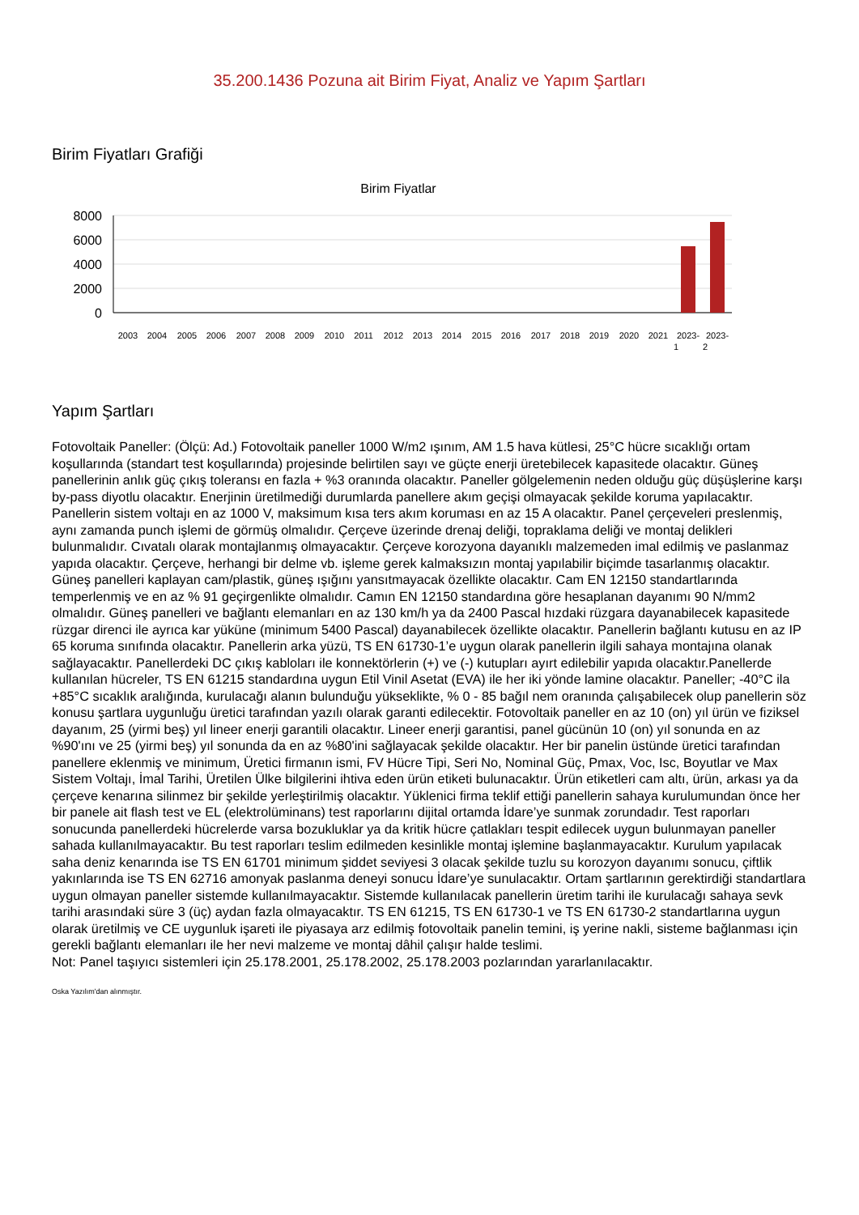35.200.1436 Pozuna ait Birim Fiyat, Analiz ve Yapım Şartları
Birim Fiyatları Grafiği
Birim Fiyatlar
8000
6000
4000
2000
0
2003
2004
2005
2006
2007
2008
2009
2010
2011
2012
2013
2014
2015
2016
2017
2018
2019
2020
2021
2023-
2023-
1
2
Yapım Şartları
Fotovoltaik Paneller: (Ölçü: Ad.) Fotovoltaik paneller 1000 W/m2 ışınım, AM 1.5 hava kütlesi, 25°C hücre sıcaklığı ortam koşullarında (standart test koşullarında) projesinde belirtilen sayı ve güçte enerji üretebilecek kapasitede olacaktır. Güneş panellerinin anlık güç çıkış toleransı en fazla + %3 oranında olacaktır. Paneller gölgelemenin neden olduğu güç düşüşlerine karşı by-pass diyotlu olacaktır. Enerjinin üretilmediği durumlarda panellere akım geçişi olmayacak şekilde koruma yapılacaktır. Panellerin sistem voltajı en az 1000 V, maksimum kısa ters akım koruması en az 15 A olacaktır. Panel çerçeveleri preslenmiş, aynı zamanda punch işlemi de görmüş olmalıdır. Çerçeve üzerinde drenaj deliği, topraklama deliği ve montaj delikleri bulunmalıdır. Cıvatalı olarak montajlanmış olmayacaktır. Çerçeve korozyona dayanıklı malzemeden imal edilmiş ve paslanmaz yapıda olacaktır. Çerçeve, herhangi bir delme vb. işleme gerek kalmaksızın montaj yapılabilir biçimde tasarlanmış olacaktır. Güneş panelleri kaplayan cam/plastik, güneş ışığını yansıtmayacak özellikte olacaktır. Cam EN 12150 standartlarında temperlenmiş ve en az % 91 geçirgenlikte olmalıdır. Camın EN 12150 standardına göre hesaplanan dayanımı 90 N/mm2 olmalıdır. Güneş panelleri ve bağlantı elemanları en az 130 km/h ya da 2400 Pascal hızdaki rüzgara dayanabilecek kapasitede rüzgar direnci ile ayrıca kar yüküne (minimum 5400 Pascal) dayanabilecek özellikte olacaktır. Panellerin bağlantı kutusu en az IP 65 koruma sınıfında olacaktır. Panellerin arka yüzü, TS EN 61730-1’e uygun olarak panellerin ilgili sahaya montajına olanak sağlayacaktır. Panellerdeki DC çıkış kabloları ile konnektörlerin (+) ve (-) kutupları ayırt edilebilir yapıda olacaktır.Panellerde kullanılan hücreler, TS EN 61215 standardına uygun Etil Vinil Asetat (EVA) ile her iki yönde lamine olacaktır. Paneller; -40°C ila +85°C sıcaklık aralığında, kurulacağı alanın bulunduğu yükseklikte, % 0 - 85 bağıl nem oranında çalışabilecek olup panellerin söz konusu şartlara uygunluğu üretici tarafından yazılı olarak garanti edilecektir. Fotovoltaik paneller en az 10 (on) yıl ürün ve fiziksel dayanım, 25 (yirmi beş) yıl lineer enerji garantili olacaktır. Lineer enerji garantisi, panel gücünün 10 (on) yıl sonunda en az %90'ını ve 25 (yirmi beş) yıl sonunda da en az %80'ini sağlayacak şekilde olacaktır. Her bir panelin üstünde üretici tarafından panellere eklenmiş ve minimum, Üretici firmanın ismi, FV Hücre Tipi, Seri No, Nominal Güç, Pmax, Voc, Isc, Boyutlar ve Max Sistem Voltajı, İmal Tarihi, Üretilen Ülke bilgilerini ihtiva eden ürün etiketi bulunacaktır. Ürün etiketleri cam altı, ürün, arkası ya da çerçeve kenarına silinmez bir şekilde yerleştirilmiş olacaktır. Yüklenici firma teklif ettiği panellerin sahaya kurulumundan önce her bir panele ait flash test ve EL (elektrolüminans) test raporlarını dijital ortamda İdare’ye sunmak zorundadır. Test raporları sonucunda panellerdeki hücrelerde varsa bozukluklar ya da kritik hücre çatlakları tespit edilecek uygun bulunmayan paneller sahada kullanılmayacaktır. Bu test raporları teslim edilmeden kesinlikle montaj işlemine başlanmayacaktır. Kurulum yapılacak saha deniz kenarında ise TS EN 61701 minimum şiddet seviyesi 3 olacak şekilde tuzlu su korozyon dayanımı sonucu, çiftlik yakınlarında ise TS EN 62716 amonyak paslanma deneyi sonucu İdare’ye sunulacaktır. Ortam şartlarının gerektirdiği standartlara uygun olmayan paneller sistemde kullanılmayacaktır. Sistemde kullanılacak panellerin üretim tarihi ile kurulacağı sahaya sevk tarihi arasındaki süre 3 (üç) aydan fazla olmayacaktır. TS EN 61215, TS EN 61730-1 ve TS EN 61730-2 standartlarına uygun olarak üretilmiş ve CE uygunluk işareti ile piyasaya arz edilmiş fotovoltaik panelin temini, iş yerine nakli, sisteme bağlanması için gerekli bağlantı elemanları ile her nevi malzeme ve montaj dâhil çalışır halde teslimi.
Not: Panel taşıyıcı sistemleri için 25.178.2001, 25.178.2002, 25.178.2003 pozlarından yararlanılacaktır.
Oska Yazılım'dan alınmıştır.